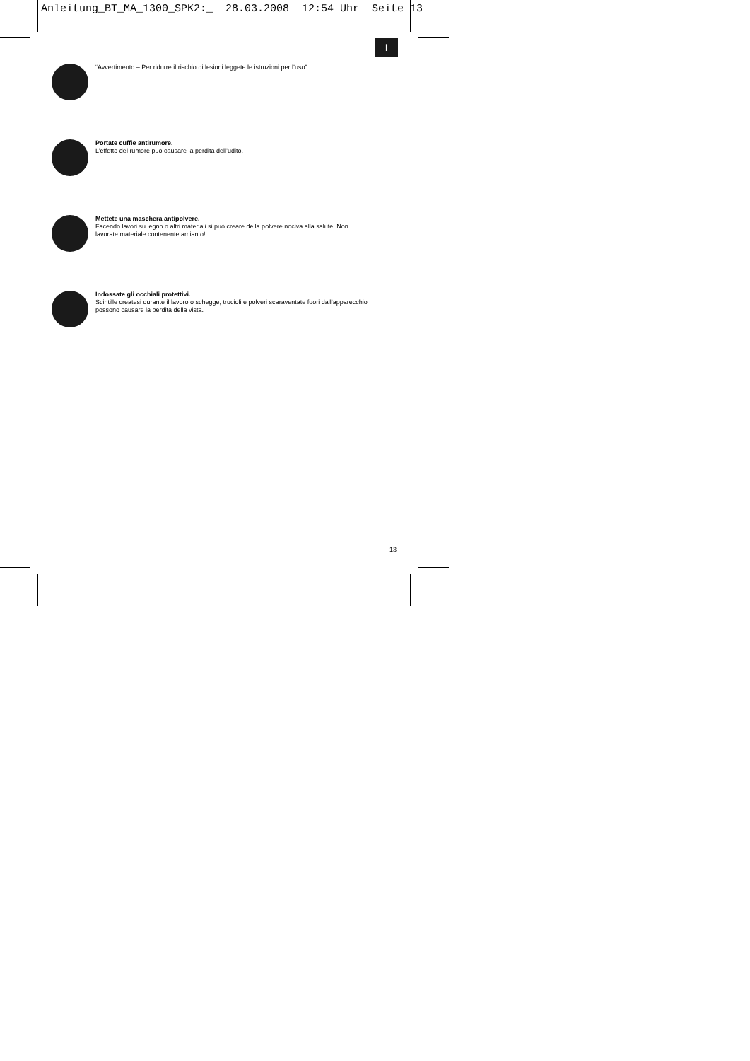Anleitung_BT_MA_1300_SPK2:_ 28.03.2008 12:54 Uhr Seite 13
I
“Avvertimento – Per ridurre il rischio di lesioni leggete le istruzioni per l’uso”
Portate cuffie antirumore.
L’effetto del rumore può causare la perdita dell’udito.
Mettete una maschera antipolvere.
Facendo lavori su legno o altri materiali si può creare della polvere nociva alla salute. Non
lavorate materiale contenente amianto!
Indossate gli occhiali protettivi.
Scintille createsi durante il lavoro o schegge, trucioli e polveri scaraventate fuori dall’apparecchio
possono causare la perdita della vista.
13